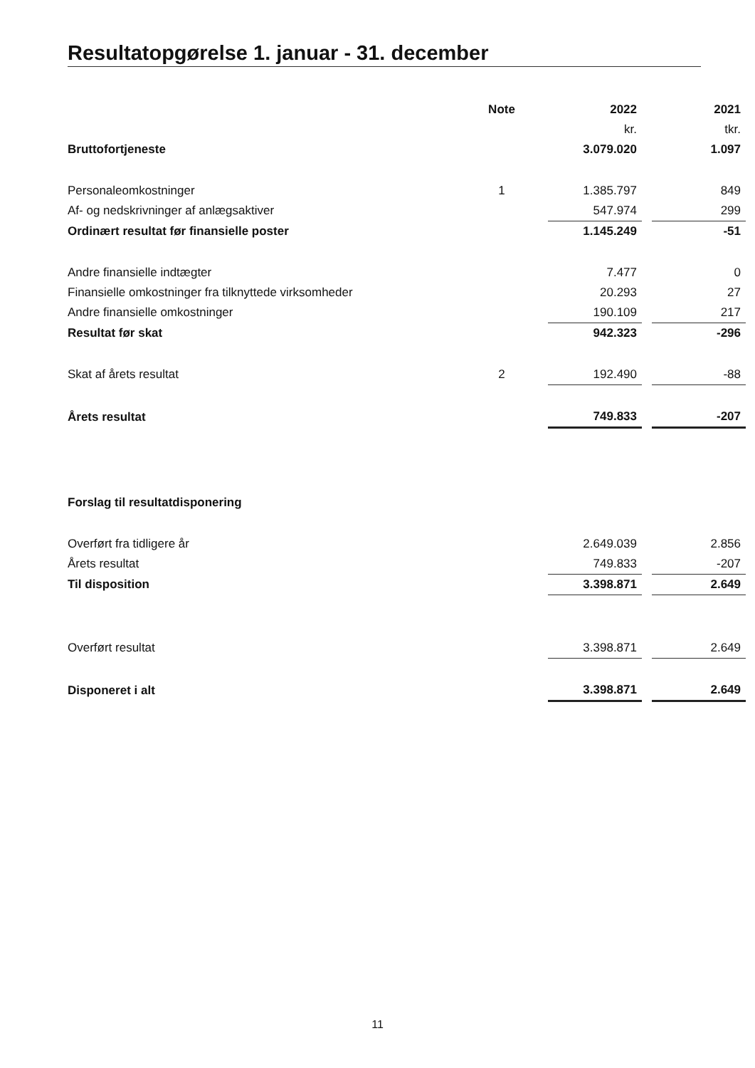Resultatopgørelse 1. januar - 31. december
| | Note | 2022 | | 2021 |
| | | kr. | | tkr. |
| Bruttofortjeneste | | 3.079.020 | | 1.097 |
| Personaleomkostninger | 1 | 1.385.797 | | 849 |
| Af- og nedskrivninger af anlægsaktiver | | 547.974 | | 299 |
| Ordinært resultat før finansielle poster | | 1.145.249 | | -51 |
| Andre finansielle indtægter | | 7.477 | | 0 |
| Finansielle omkostninger fra tilknyttede virksomheder | | 20.293 | | 27 |
| Andre finansielle omkostninger | | 190.109 | | 217 |
| Resultat før skat | | 942.323 | | -296 |
| Skat af årets resultat | 2 | 192.490 | | -88 |
| Årets resultat | | 749.833 | | -207 |
| Forslag til resultatdisponering | | | | |
| Overført fra tidligere år | | 2.649.039 | | 2.856 |
| Årets resultat | | 749.833 | | -207 |
| Til disposition | | 3.398.871 | | 2.649 |
| Overført resultat | | 3.398.871 | | 2.649 |
| Disponeret i alt | | 3.398.871 | | 2.649 |
11